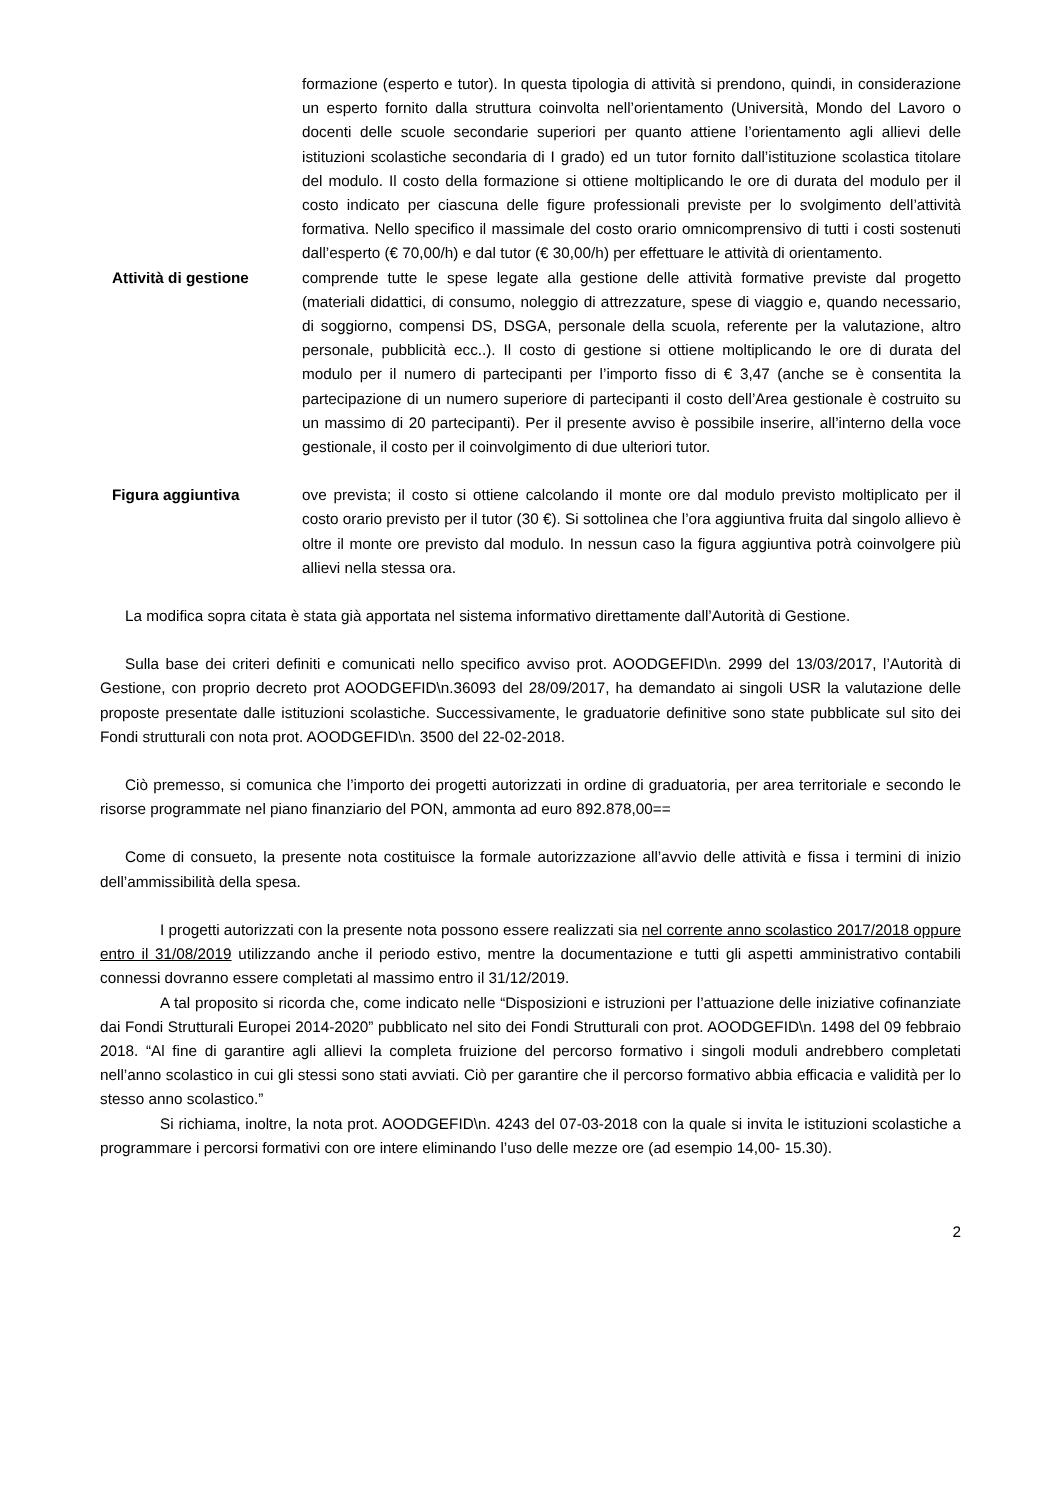formazione (esperto e tutor). In questa tipologia di attività si prendono, quindi, in considerazione un esperto fornito dalla struttura coinvolta nell’orientamento (Università, Mondo del Lavoro o docenti delle scuole secondarie superiori per quanto attiene l’orientamento agli allievi delle istituzioni scolastiche secondaria di I grado) ed un tutor fornito dall’istituzione scolastica titolare del modulo. Il costo della formazione si ottiene moltiplicando le ore di durata del modulo per il costo indicato per ciascuna delle figure professionali previste per lo svolgimento dell’attività formativa. Nello specifico il massimale del costo orario omnicomprensivo di tutti i costi sostenuti dall’esperto (€ 70,00/h) e dal tutor (€ 30,00/h) per effettuare le attività di orientamento.
Attività di gestione comprende tutte le spese legate alla gestione delle attività formative previste dal progetto (materiali didattici, di consumo, noleggio di attrezzature, spese di viaggio e, quando necessario, di soggiorno, compensi DS, DSGA, personale della scuola, referente per la valutazione, altro personale, pubblicità ecc..). Il costo di gestione si ottiene moltiplicando le ore di durata del modulo per il numero di partecipanti per l’importo fisso di € 3,47 (anche se è consentita la partecipazione di un numero superiore di partecipanti il costo dell’Area gestionale è costruito su un massimo di 20 partecipanti). Per il presente avviso è possibile inserire, all’interno della voce gestionale, il costo per il coinvolgimento di due ulteriori tutor.
Figura aggiuntiva ove prevista; il costo si ottiene calcolando il monte ore dal modulo previsto moltiplicato per il costo orario previsto per il tutor (30 €). Si sottolinea che l’ora aggiuntiva fruita dal singolo allievo è oltre il monte ore previsto dal modulo. In nessun caso la figura aggiuntiva potrà coinvolgere più allievi nella stessa ora.
La modifica sopra citata è stata già apportata nel sistema informativo direttamente dall’Autorità di Gestione.
Sulla base dei criteri definiti e comunicati nello specifico avviso prot. AOODGEFID\n. 2999 del 13/03/2017, l’Autorità di Gestione, con proprio decreto prot AOODGEFID\n.36093 del 28/09/2017, ha demandato ai singoli USR la valutazione delle proposte presentate dalle istituzioni scolastiche. Successivamente, le graduatorie definitive sono state pubblicate sul sito dei Fondi strutturali con nota prot. AOODGEFID\n. 3500 del 22-02-2018.
Ciò premesso, si comunica che l’importo dei progetti autorizzati in ordine di graduatoria, per area territoriale e secondo le risorse programmate nel piano finanziario del PON, ammonta ad euro 892.878,00==
Come di consueto, la presente nota costituisce la formale autorizzazione all’avvio delle attività e fissa i termini di inizio dell’ammissibilità della spesa.
I progetti autorizzati con la presente nota possono essere realizzati sia nel corrente anno scolastico 2017/2018 oppure entro il 31/08/2019 utilizzando anche il periodo estivo, mentre la documentazione e tutti gli aspetti amministrativo contabili connessi dovranno essere completati al massimo entro il 31/12/2019.
A tal proposito si ricorda che, come indicato nelle “Disposizioni e istruzioni per l’attuazione delle iniziative cofinanziate dai Fondi Strutturali Europei 2014-2020” pubblicato nel sito dei Fondi Strutturali con prot. AOODGEFID\n. 1498 del 09 febbraio 2018. “Al fine di garantire agli allievi la completa fruizione del percorso formativo i singoli moduli andrebbero completati nell’anno scolastico in cui gli stessi sono stati avviati. Ciò per garantire che il percorso formativo abbia efficacia e validità per lo stesso anno scolastico.”
Si richiama, inoltre, la nota prot. AOODGEFID\n. 4243 del 07-03-2018 con la quale si invita le istituzioni scolastiche a programmare i percorsi formativi con ore intere eliminando l’uso delle mezze ore (ad esempio 14,00- 15.30).
2